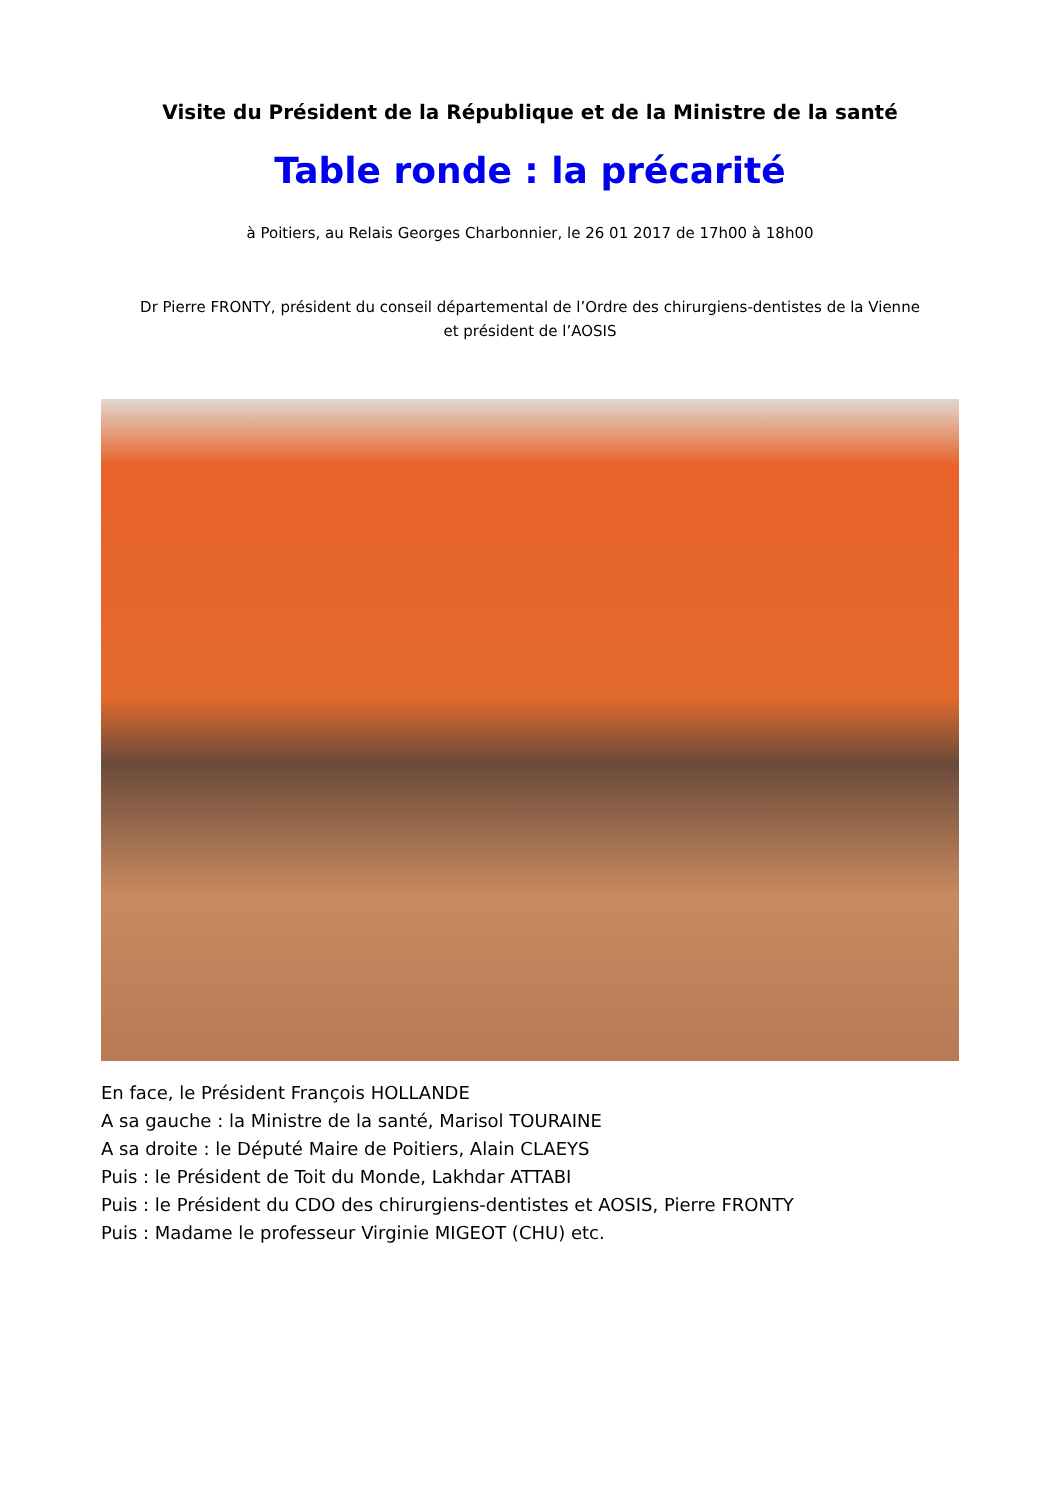Visite du Président de la République et de la Ministre de la santé
Table ronde : la précarité
à Poitiers, au Relais Georges Charbonnier, le 26 01 2017 de 17h00 à 18h00
Dr Pierre FRONTY, président du conseil départemental de l’Ordre des chirurgiens-dentistes de la Vienne
et président de l’AOSIS
En face, le Président François HOLLANDE
A sa gauche : la Ministre de la santé, Marisol TOURAINE
A sa droite : le Député Maire de Poitiers, Alain CLAEYS
Puis : le Président de Toit du Monde, Lakhdar ATTABI
Puis : le Président du CDO des chirurgiens-dentistes et AOSIS, Pierre FRONTY
Puis : Madame le professeur Virginie MIGEOT (CHU) etc.